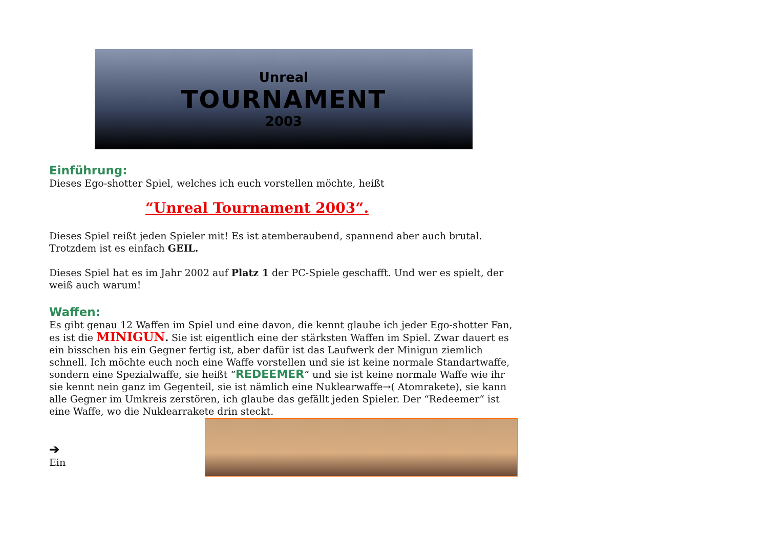Unreal
TOURNAMENT
2003
Einführung:
Dieses Ego-shotter Spiel, welches ich euch vorstellen möchte, heißt
“Unreal Tournament 2003“.
Dieses Spiel reißt jeden Spieler mit! Es ist atemberaubend, spannend aber auch brutal. Trotzdem ist es einfach GEIL.
Dieses Spiel hat es im Jahr 2002 auf Platz 1 der PC-Spiele geschafft. Und wer es spielt, der weiß auch warum!
Waffen:
Es gibt genau 12 Waffen im Spiel und eine davon, die kennt glaube ich jeder Ego-shotter Fan, es ist die MINIGUN. Sie ist eigentlich eine der stärksten Waffen im Spiel. Zwar dauert es ein bisschen bis ein Gegner fertig ist, aber dafür ist das Laufwerk der Minigun ziemlich schnell. Ich möchte euch noch eine Waffe vorstellen und sie ist keine normale Standartwaffe, sondern eine Spezialwaffe, sie heißt “REDEEMER“ und sie ist keine normale Waffe wie ihr sie kennt nein ganz im Gegenteil, sie ist nämlich eine Nuklearwaffe→( Atomrakete), sie kann alle Gegner im Umkreis zerstören, ich glaube das gefällt jeden Spieler. Der “Redeemer“ ist eine Waffe, wo die Nuklearrakete drin steckt.
➔
Ein